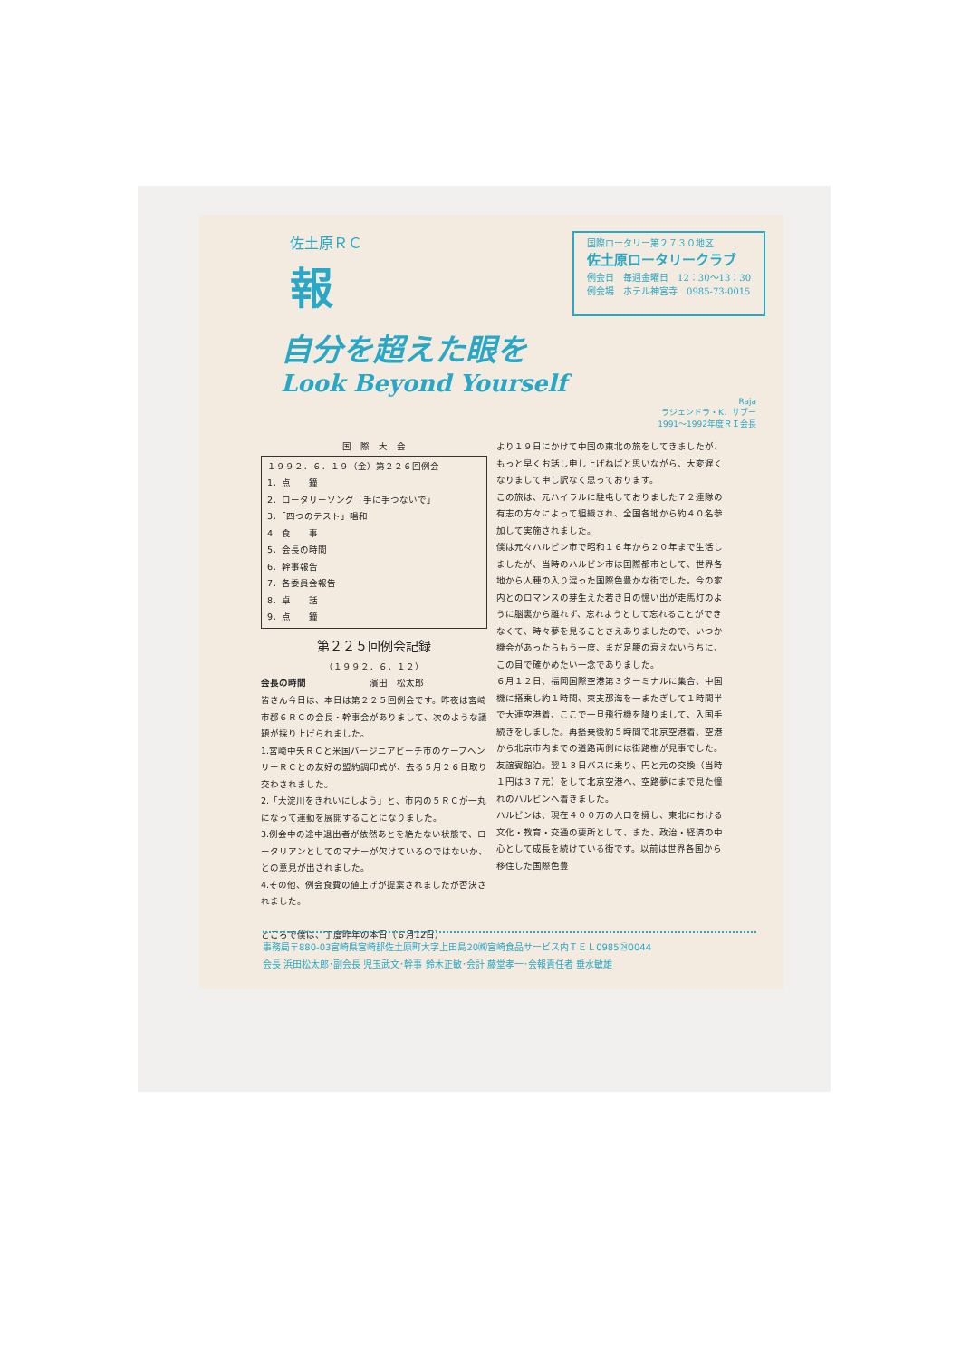佐土原ＲＣ
報
国際ロータリー第２７３０地区
佐土原ロータリークラブ
例会日　毎週金曜日　12：30～13：30
例会場　ホテル神宮寺　0985-73-0015
自分を超えた眼を
Look Beyond Yourself
Raja
ラジェンドラ・K．サブー
1991～1992年度ＲＩ会長
国　際　大　会
１９９２．６．１９（金）第２２６回例会
1．点　　鐘
2．ロータリーソング「手に手つないで」
3．「四つのテスト」唱和
4　食　　事
5．会長の時間
6．幹事報告
7．各委員会報告
8．卓　　話
9．点　　鐘
第２２５回例会記録
（１９９２．６．１２）
会長の時間　　　　　　　濱田　松太郎
皆さん今日は、本日は第２２５回例会です。昨夜は宮崎市郡６ＲＣの会長・幹事会がありまして、次のような議題が採り上げられました。
1.宮崎中央ＲＣと米国バージニアビーチ市のケープヘンリーＲＣとの友好の盟約調印式が、去る５月２６日取り交わされました。
2.「大淀川をきれいにしよう」と、市内の５ＲＣが一丸になって運動を展開することになりました。
3.例会中の途中退出者が依然あとを絶たない状態で、ロータリアンとしてのマナーが欠けているのではないか、との意見が出されました。
4.その他、例会食費の値上げが提案されましたが否決されました。
ところで僕は、丁度昨年の本日（６月12日）
より１９日にかけて中国の東北の旅をしてきましたが、もっと早くお話し申し上げねばと思いながら、大変遅くなりまして申し訳なく思っております。
この旅は、元ハイラルに駐屯しておりました７２連隊の有志の方々によって組織され、全国各地から約４０名参加して実施されました。
僕は元々ハルビン市で昭和１６年から２０年まで生活しましたが、当時のハルビン市は国際都市として、世界各地から人種の入り混った国際色豊かな街でした。今の家内とのロマンスの芽生えた若き日の憶い出が走馬灯のように脳裏から離れず、忘れようとして忘れることができなくて、時々夢を見ることさえありましたので、いつか機会があったらもう一度、まだ足腰の衰えないうちに、この目で確かめたい一念でありました。
６月１２日、福岡国際空港第３ターミナルに集合、中国機に搭乗し約１時間、東支那海を一またぎして１時間半で大連空港着、ここで一旦飛行機を降りまして、入国手続きをしました。再搭乗後約５時間で北京空港着、空港から北京市内までの道路両側には街路樹が見事でした。友誼賓館泊。翌１３日バスに乗り、円と元の交換（当時１円は３７元）をして北京空港へ、空路夢にまで見た憧れのハルビンへ着きました。
ハルビンは、現在４００万の人口を擁し、東北における文化・教育・交通の要所として、また、政治・経済の中心として成長を続けている街です。以前は世界各国から移住した国際色豊
事務局〒880-03宮崎県宮崎郡佐土原町大字上田島20㈱宮崎食品サービス内ＴＥＬ0985㉔0044
会長 浜田松太郎･副会長 児玉武文･幹事 鈴木正敏･会計 藤堂孝一･会報責任者 垂水敏雄